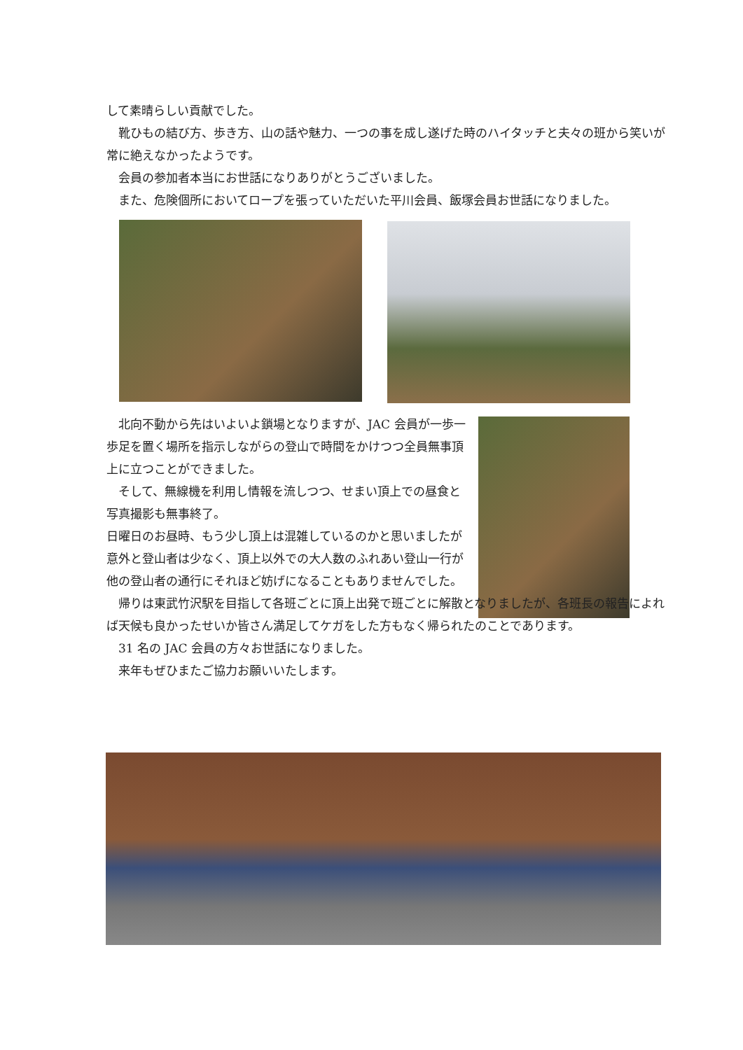して素晴らしい貢献でした。
　靴ひもの結び方、歩き方、山の話や魅力、一つの事を成し遂げた時のハイタッチと夫々の班から笑いが常に絶えなかったようです。
　会員の参加者本当にお世話になりありがとうございました。
　また、危険個所においてロープを張っていただいた平川会員、飯塚会員お世話になりました。
　北向不動から先はいよいよ鎖場となりますが、JAC 会員が一歩一歩足を置く場所を指示しながらの登山で時間をかけつつ全員無事頂上に立つことができました。
　そして、無線機を利用し情報を流しつつ、せまい頂上での昼食と写真撮影も無事終了。
日曜日のお昼時、もう少し頂上は混雑しているのかと思いましたが意外と登山者は少なく、頂上以外での大人数のふれあい登山一行が他の登山者の通行にそれほど妨げになることもありませんでした。
　帰りは東武竹沢駅を目指して各班ごとに頂上出発で班ごとに解散となりましたが、各班長の報告によれば天候も良かったせいか皆さん満足してケガをした方もなく帰られたのことであります。
　31 名の JAC 会員の方々お世話になりました。
　来年もぜひまたご協力お願いいたします。